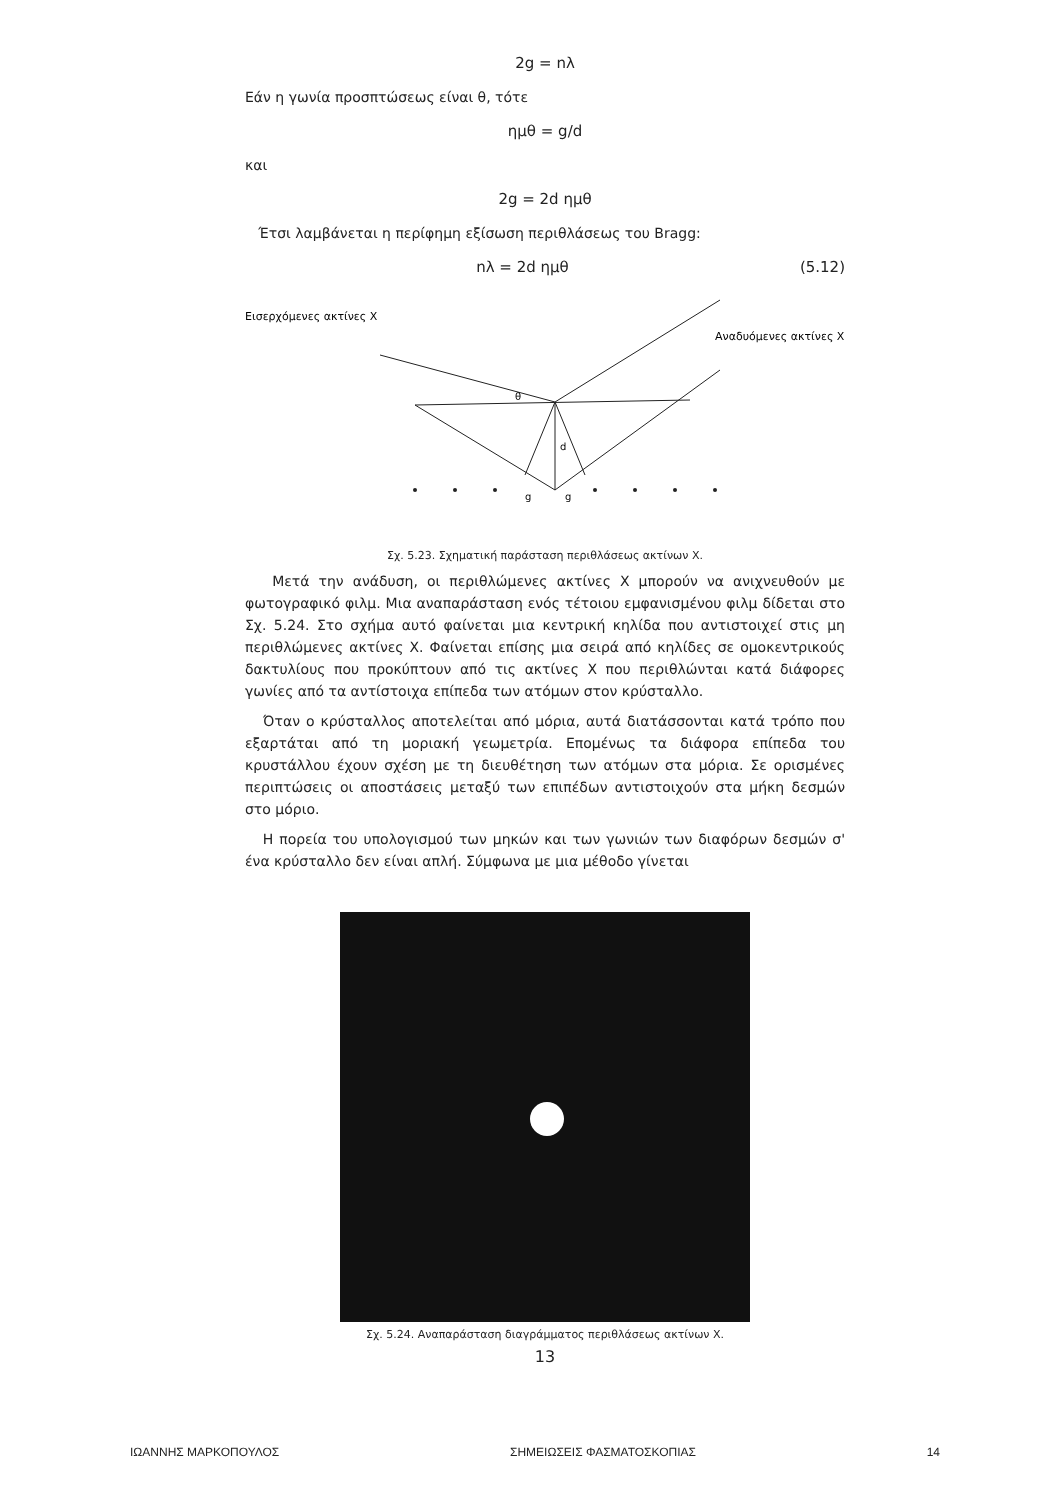2g = nλ
Εάν η γωνία προσπτώσεως είναι θ, τότε
ημθ = g/d
και
2g = 2d ημθ
Έτσι λαμβάνεται η περίφημη εξίσωση περιθλάσεως του Bragg:
nλ = 2d ημθ (5.12)
Εισερχόμενες ακτίνες X
Αναδυόμενες ακτίνες X
θ
d
g
g
Σχ. 5.23. Σχηματική παράσταση περιθλάσεως ακτίνων X.
Μετά την ανάδυση, οι περιθλώμενες ακτίνες X μπορούν να ανιχνευθούν με φωτογραφικό φιλμ. Μια αναπαράσταση ενός τέτοιου εμφανισμένου φιλμ δίδεται στο Σχ. 5.24. Στο σχήμα αυτό φαίνεται μια κεντρική κηλίδα που αντιστοιχεί στις μη περιθλώμενες ακτίνες X. Φαίνεται επίσης μια σειρά από κηλίδες σε ομοκεντρικούς δακτυλίους που προκύπτουν από τις ακτίνες X που περιθλώνται κατά διάφορες γωνίες από τα αντίστοιχα επίπεδα των ατόμων στον κρύσταλλο.
Όταν ο κρύσταλλος αποτελείται από μόρια, αυτά διατάσσονται κατά τρόπο που εξαρτάται από τη μοριακή γεωμετρία. Επομένως τα διάφορα επίπεδα του κρυστάλλου έχουν σχέση με τη διευθέτηση των ατόμων στα μόρια. Σε ορισμένες περιπτώσεις οι αποστάσεις μεταξύ των επιπέδων αντιστοιχούν στα μήκη δεσμών στο μόριο.
Η πορεία του υπολογισμού των μηκών και των γωνιών των διαφόρων δεσμών σ' ένα κρύσταλλο δεν είναι απλή. Σύμφωνα με μια μέθοδο γίνεται
Σχ. 5.24. Αναπαράσταση διαγράμματος περιθλάσεως ακτίνων X.
13
ΙΩΑΝΝΗΣ ΜΑΡΚΟΠΟΥΛΟΣ ΣΗΜΕΙΩΣΕΙΣ ΦΑΣΜΑΤΟΣΚΟΠΙΑΣ 14